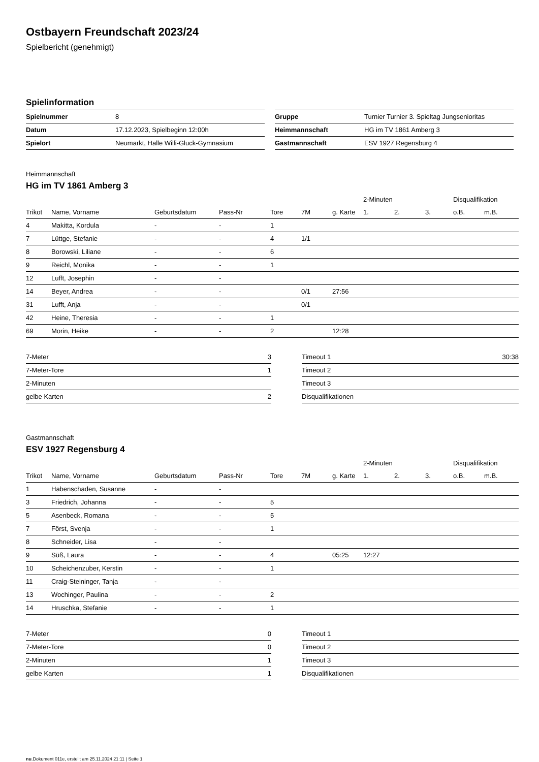Ostbayern Freundschaft 2023/24
Spielbericht (genehmigt)
Spielinformation
| Spielnummer | 8 |
| Datum | 17.12.2023, Spielbeginn 12:00h |
| Spielort | Neumarkt, Halle Willi-Gluck-Gymnasium |
| Gruppe | Turnier Turnier 3. Spieltag Jungsenioritas |
| Heimmannschaft | HG im TV 1861 Amberg 3 |
| Gastmannschaft | ESV 1927 Regensburg 4 |
Heimmannschaft
HG im TV 1861 Amberg 3
| | | | | | | | 2-Minuten | | | Disqualifikation | |
| --- | --- | --- | --- | --- | --- | --- | --- | --- | --- | --- | --- |
| Trikot | Name, Vorname | Geburtsdatum | Pass-Nr | Tore | 7M | g. Karte | 1. | 2. | 3. | o.B. | m.B. |
| 4 | Makitta, Kordula | - | - | 1 | | | | | | | |
| 7 | Lüttge, Stefanie | - | - | 4 | 1/1 | | | | | | |
| 8 | Borowski, Liliane | - | - | 6 | | | | | | | |
| 9 | Reichl, Monika | - | - | 1 | | | | | | | |
| 12 | Lufft, Josephin | - | - | | | | | | | | |
| 14 | Beyer, Andrea | - | - | | 0/1 | 27:56 | | | | | |
| 31 | Lufft, Anja | - | - | | 0/1 | | | | | | |
| 42 | Heine, Theresia | - | - | 1 | | | | | | | |
| 69 | Morin, Heike | - | - | 2 | | 12:28 | | | | | |
| 7-Meter | 3 |
| 7-Meter-Tore | 1 |
| 2-Minuten | |
| gelbe Karten | 2 |
| Timeout 1 | 30:38 |
| Timeout 2 | |
| Timeout 3 | |
| Disqualifikationen | |
Gastmannschaft
ESV 1927 Regensburg 4
| | | | | | | | 2-Minuten | | | Disqualifikation | |
| --- | --- | --- | --- | --- | --- | --- | --- | --- | --- | --- | --- |
| Trikot | Name, Vorname | Geburtsdatum | Pass-Nr | Tore | 7M | g. Karte | 1. | 2. | 3. | o.B. | m.B. |
| 1 | Habenschaden, Susanne | - | - | | | | | | | | |
| 3 | Friedrich, Johanna | - | - | 5 | | | | | | | |
| 5 | Asenbeck, Romana | - | - | 5 | | | | | | | |
| 7 | Först, Svenja | - | - | 1 | | | | | | | |
| 8 | Schneider, Lisa | - | - | | | | | | | | |
| 9 | Süß, Laura | - | - | 4 | | 05:25 | 12:27 | | | | |
| 10 | Scheichenzuber, Kerstin | - | - | 1 | | | | | | | |
| 11 | Craig-Steininger, Tanja | - | - | | | | | | | | |
| 13 | Wochinger, Paulina | - | - | 2 | | | | | | | |
| 14 | Hruschka, Stefanie | - | - | 1 | | | | | | | |
| 7-Meter | 0 |
| 7-Meter-Tore | 0 |
| 2-Minuten | 1 |
| gelbe Karten | 1 |
| Timeout 1 | |
| Timeout 2 | |
| Timeout 3 | |
| Disqualifikationen | |
nu.Dokument 011e, erstellt am 25.11.2024 21:11 | Seite 1